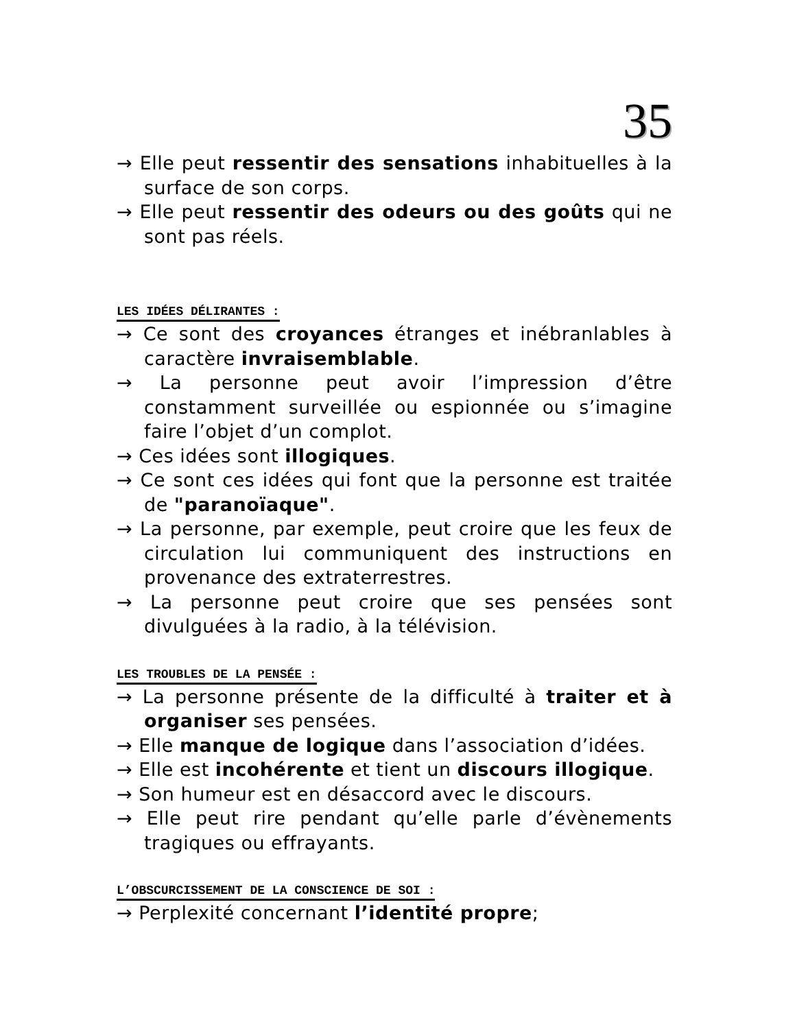35
→ Elle peut ressentir des sensations inhabituelles à la surface de son corps.
→ Elle peut ressentir des odeurs ou des goûts qui ne sont pas réels.
LES IDÉES DÉLIRANTES :
→ Ce sont des croyances étranges et inébranlables à caractère invraisemblable.
→ La personne peut avoir l’impression d’être constamment surveillée ou espionnée ou s’imagine faire l’objet d’un complot.
→ Ces idées sont illogiques.
→ Ce sont ces idées qui font que la personne est traitée de "paranoïaque".
→ La personne, par exemple, peut croire que les feux de circulation lui communiquent des instructions en provenance des extraterrestres.
→ La personne peut croire que ses pensées sont divulguées à la radio, à la télévision.
LES TROUBLES DE LA PENSÉE :
→ La personne présente de la difficulté à traiter et à organiser ses pensées.
→ Elle manque de logique dans l’association d’idées.
→ Elle est incohérente et tient un discours illogique.
→ Son humeur est en désaccord avec le discours.
→ Elle peut rire pendant qu’elle parle d’évènements tragiques ou effrayants.
L’OBSCURCISSEMENT DE LA CONSCIENCE DE SOI :
→ Perplexité concernant l’identité propre;